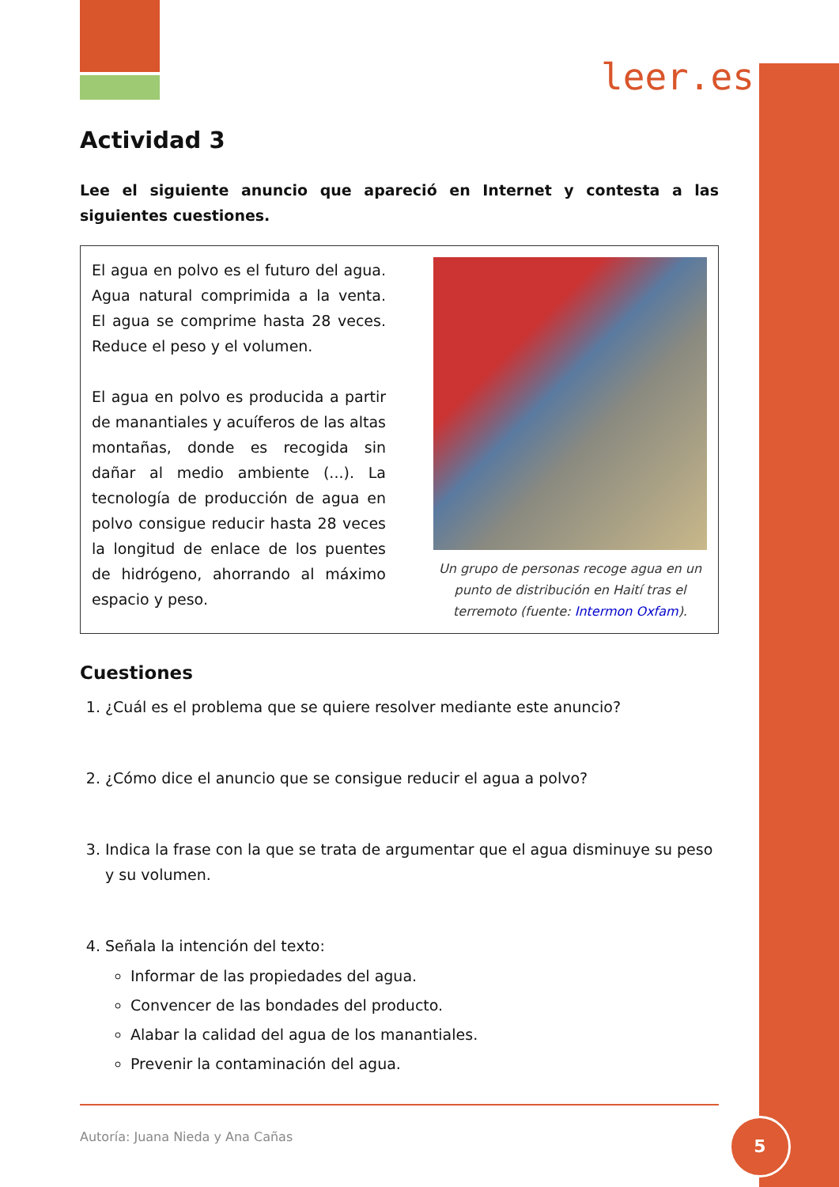leer.es
Actividad 3
Lee el siguiente anuncio que apareció en Internet y contesta a las siguientes cuestiones.
El agua en polvo es el futuro del agua. Agua natural comprimida a la venta. El agua se comprime hasta 28 veces. Reduce el peso y el volumen.
El agua en polvo es producida a partir de manantiales y acuíferos de las altas montañas, donde es recogida sin dañar al medio ambiente (...). La tecnología de producción de agua en polvo consigue reducir hasta 28 veces la longitud de enlace de los puentes de hidrógeno, ahorrando al máximo espacio y peso.
Un grupo de personas recoge agua en un punto de distribución en Haití tras el terremoto (fuente: Intermon Oxfam).
Cuestiones
1. ¿Cuál es el problema que se quiere resolver mediante este anuncio?
2. ¿Cómo dice el anuncio que se consigue reducir el agua a polvo?
3. Indica la frase con la que se trata de argumentar que el agua disminuye su peso y su volumen.
4. Señala la intención del texto:
Informar de las propiedades del agua.
Convencer de las bondades del producto.
Alabar la calidad del agua de los manantiales.
Prevenir la contaminación del agua.
Autoría: Juana Nieda y Ana Cañas
5